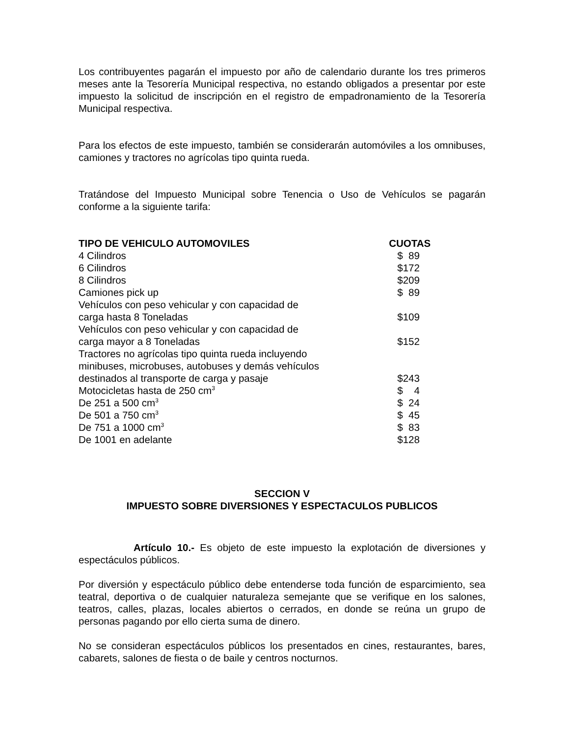Los contribuyentes pagarán el impuesto por año de calendario durante los tres primeros meses ante la Tesorería Municipal respectiva, no estando obligados a presentar por este impuesto la solicitud de inscripción en el registro de empadronamiento de la Tesorería Municipal respectiva.
Para los efectos de este impuesto, también se considerarán automóviles a los omnibuses, camiones y tractores no agrícolas tipo quinta rueda.
Tratándose del Impuesto Municipal sobre Tenencia o Uso de Vehículos se pagarán conforme a la siguiente tarifa:
| TIPO DE VEHICULO AUTOMOVILES | CUOTAS |
| --- | --- |
| 4 Cilindros | $ 89 |
| 6 Cilindros | $172 |
| 8 Cilindros | $209 |
| Camiones pick up | $ 89 |
| Vehículos con peso vehicular y con capacidad de carga hasta 8 Toneladas | $109 |
| Vehículos con peso vehicular y con capacidad de carga mayor a 8 Toneladas | $152 |
| Tractores no agrícolas tipo quinta rueda incluyendo minibuses, microbuses, autobuses y demás vehículos destinados al transporte de carga y pasaje | $243 |
| Motocicletas hasta de 250 cm<sup>3</sup> | $ 4 |
| De 251 a 500 cm<sup>3</sup> | $ 24 |
| De 501 a 750 cm<sup>3</sup> | $ 45 |
| De 751 a 1000 cm<sup>3</sup> | $ 83 |
| De 1001 en adelante | $128 |
SECCION V
IMPUESTO SOBRE DIVERSIONES Y ESPECTACULOS PUBLICOS
Artículo 10.- Es objeto de este impuesto la explotación de diversiones y espectáculos públicos.
Por diversión y espectáculo público debe entenderse toda función de esparcimiento, sea teatral, deportiva o de cualquier naturaleza semejante que se verifique en los salones, teatros, calles, plazas, locales abiertos o cerrados, en donde se reúna un grupo de personas pagando por ello cierta suma de dinero.
No se consideran espectáculos públicos los presentados en cines, restaurantes, bares, cabarets, salones de fiesta o de baile y centros nocturnos.